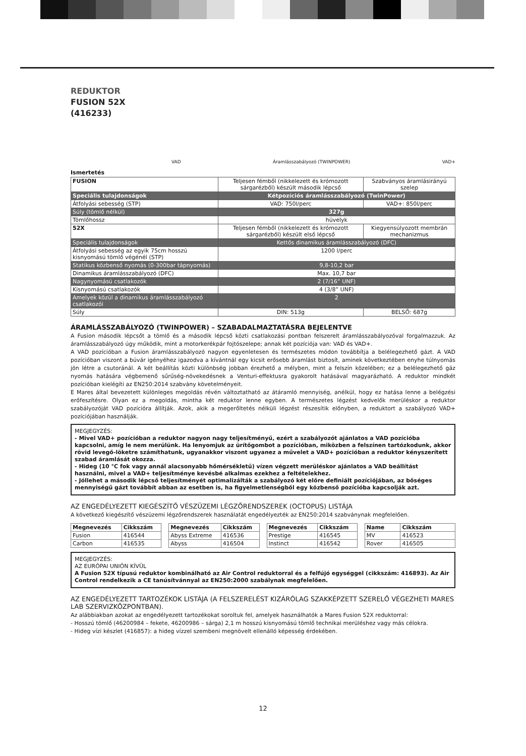REDUKTOR
FUSION 52X
(416233)
VAD Áramlásszabályozó (TWINPOWER) VAD+
Ismertetés
| FUSION | Teljesen fémből (nikkelezett és krómozott sárgarézből) készült második lépcső | Szabványos áramlásirányú szelep |
| Speciális tulajdonságok | Kétpozíciós áramlásszabályozó (TwinPower) | |
| Átfolyási sebesség (STP) | VAD: 750l/perc | VAD+: 850l/perc |
| Súly (tömlő nélkül) | 327g | |
| Tömlőhossz | hüvelyk | |
| 52X | Teljesen fémből (nikkelezett és krómozott sárgarézből) készült első lépcső | Kiegyensúlyozott membrán mechanizmus |
| Speciális tulajdonságok | Kettős dinamikus áramlásszabályozó (DFC) | |
| Átfolyási sebesség az egyik 75cm hosszú kisnyomású tömlő végénél (STP) | 1200 l/perc | |
| Statikus közbenső nyomás (0-300bar tápnyomás) | 9,8-10,2 bar | |
| Dinamikus áramlásszabályozó (DFC) | Max. 10,7 bar | |
| Nagynyomású csatlakozók | 2 (7/16” UNF) | |
| Kisnyomású csatlakozók | 4 (3/8” UNF) | |
| Amelyek közül a dinamikus áramlásszabályozó csatlakozói | 2 | |
| Súly | DIN: 513g | BELSŐ: 687g |
ÁRAMLÁSSZABÁLYOZÓ (TWINPOWER) – SZABADALMAZTATÁSRA BEJELENTVE
A Fusion második lépcsőt a tömlő és a második lépcső közti csatlakozási pontban felszerelt áramlásszabályozóval forgalmazzuk. Az áramlásszabályozó úgy működik, mint a motorkerékpár fojtószelepe; annak két pozíciója van: VAD és VAD+.
A VAD pozícióban a Fusion áramlásszabályozó nagyon egyenletesen és természetes módon továbbítja a belélegezhető gázt. A VAD pozícióban viszont a búvár igényéhez igazodva a kívántnál egy kicsit erősebb áramlást biztosít, aminek következtében enyhe túlnyomás jön létre a csutoránál. A két beállítás közti különbség jobban érezhető a mélyben, mint a felszín közelében; ez a belélegezhető gáz nyomás hatására végbemenő sűrűség-növekedésnek a Venturi-effektusra gyakorolt hatásával magyarázható. A reduktor mindkét pozícióban kielégíti az EN250:2014 szabvány követelményeit.
E Mares által bevezetett különleges megoldás révén változtatható az átáramló mennyiség, anélkül, hogy ez hatása lenne a belégzési erőfeszítésre. Olyan ez a megoldás, mintha két reduktor lenne egyben. A természetes légzést kedvelők merüléskor a reduktor szabályozóját VAD pozícióra állítják. Azok, akik a megerőltetés nélküli légzést részesítik előnyben, a reduktort a szabályozó VAD+ pozíciójában használják.
MEGJEGYZÉS:
- Mivel VAD+ pozícióban a reduktor nagyon nagy teljesítményű, ezért a szabályozót ajánlatos a VAD pozícióba kapcsolni, amíg le nem merülünk. Ha lenyomjuk az ürítőgombot a pozícióban, miközben a felszínen tartózkodunk, akkor rövid levegő-löketre számíthatunk, ugyanakkor viszont ugyanez a művelet a VAD+ pozícióban a reduktor kényszerített szabad áramlását okozza.
- Hideg (10 °C fok vagy annál alacsonyabb hőmérsékletű) vízen végzett merüléskor ajánlatos a VAD beállítást használni, mivel a VAD+ teljesítménye kevésbé alkalmas ezekhez a feltételekhez.
- Jóllehet a második lépcső teljesítményét optimalizálták a szabályozó két előre definiált pozíciójában, az bőséges mennyiségű gázt továbbít abban az esetben is, ha figyelmetlenségből egy közbenső pozícióba kapcsolják azt.
AZ ENGEDÉLYEZETT KIEGÉSZÍTŐ VÉSZÜZEMI LÉGZŐRENDSZEREK (OCTOPUS) LISTÁJA
A következő kiegészítő vészüzemi légzőrendszerek használatát engedélyezték az EN250:2014 szabványnak megfelelően.
| Megnevezés | Cikkszám |
| --- | --- |
| Fusion | 416544 |
| Carbon | 416535 |
| Megnevezés | Cikkszám |
| --- | --- |
| Abyss Extreme | 416536 |
| Abyss | 416504 |
| Megnevezés | Cikkszám |
| --- | --- |
| Prestige | 416545 |
| Instinct | 416542 |
| Name | Cikkszám |
| --- | --- |
| MV | 416523 |
| Rover | 416505 |
MEGJEGYZÉS:
AZ EURÓPAI UNIÓN KÍVÜL
A Fusion 52X típusú reduktor kombinálható az Air Control reduktorral és a felfújó egységgel (cikkszám: 416893). Az Air Control rendelkezik a CE tanúsítvánnyal az EN250:2000 szabálynak megfelelően.
AZ ENGEDÉLYEZETT TARTOZÉKOK LISTÁJA (A FELSZERELÉST KIZÁRÓLAG SZAKKÉPZETT SZERELŐ VÉGEZHETI MARES LAB SZERVIZKÖZPONTBAN).
Az alábbiakban azokat az engedélyezett tartozékokat soroltuk fel, amelyek használhatók a Mares Fusion 52X reduktorral:
- Hosszú tömlő (46200984 – fekete, 46200986 – sárga) 2,1 m hosszú kisnyomású tömlő technikai merüléshez vagy más célokra.
- Hideg vízi készlet (416857): a hideg vízzel szembeni megnövelt ellenálló képesség érdekében.
12